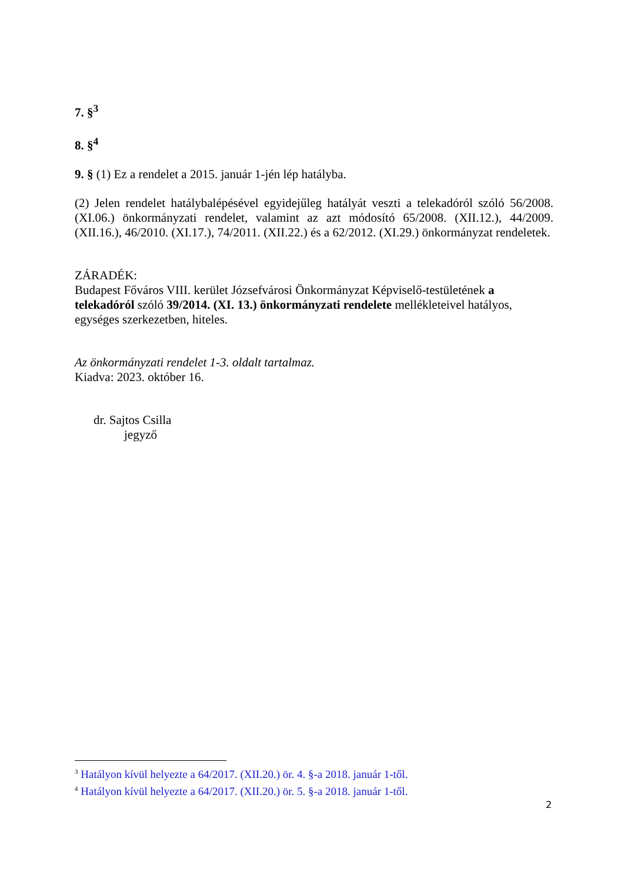7. §<sup>3</sup>
8. §<sup>4</sup>
9. § (1) Ez a rendelet a 2015. január 1-jén lép hatályba.
(2) Jelen rendelet hatálybalépésével egyidejűleg hatályát veszti a telekadóról szóló 56/2008. (XI.06.) önkormányzati rendelet, valamint az azt módosító 65/2008. (XII.12.), 44/2009. (XII.16.), 46/2010. (XI.17.), 74/2011. (XII.22.) és a 62/2012. (XI.29.) önkormányzat rendeletek.
ZÁRADÉK:
Budapest Főváros VIII. kerület Józsefvárosi Önkormányzat Képviselő-testületének a telekadóról szóló 39/2014. (XI. 13.) önkormányzati rendelete mellékleteivel hatályos, egységes szerkezetben, hiteles.
Az önkormányzati rendelet 1-3. oldalt tartalmaz.
Kiadva: 2023. október 16.
dr. Sajtos Csilla
jegyző
<sup>3</sup> Hatályon kívül helyezte a 64/2017. (XII.20.) ör. 4. §-a 2018. január 1-től.
<sup>4</sup> Hatályon kívül helyezte a 64/2017. (XII.20.) ör. 5. §-a 2018. január 1-től.
2